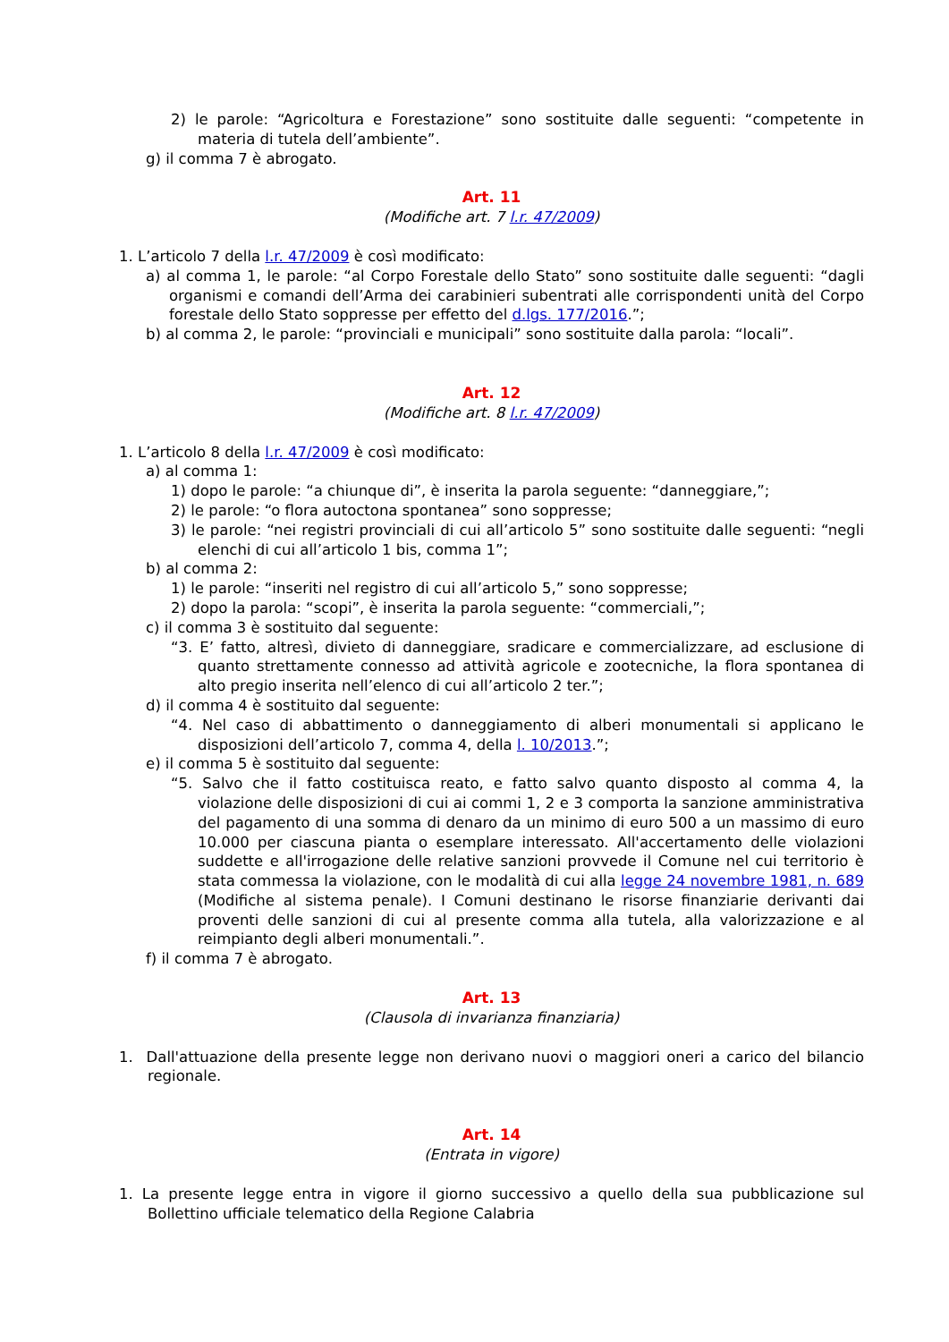2) le parole: “Agricoltura e Forestazione” sono sostituite dalle seguenti: “competente in materia di tutela dell’ambiente”.
g) il comma 7 è abrogato.
Art. 11
(Modifiche art. 7 l.r. 47/2009)
1. L’articolo 7 della l.r. 47/2009 è così modificato:
a) al comma 1, le parole: “al Corpo Forestale dello Stato” sono sostituite dalle seguenti: “dagli organismi e comandi dell’Arma dei carabinieri subentrati alle corrispondenti unità del Corpo forestale dello Stato soppresse per effetto del d.lgs. 177/2016.”;
b) al comma 2, le parole: “provinciali e municipali” sono sostituite dalla parola: “locali”.
Art. 12
(Modifiche art. 8 l.r. 47/2009)
1. L’articolo 8 della l.r. 47/2009 è così modificato:
a) al comma 1:
1) dopo le parole: “a chiunque di”, è inserita la parola seguente: “danneggiare,”;
2) le parole: “o flora autoctona spontanea” sono soppresse;
3) le parole: “nei registri provinciali di cui all’articolo 5” sono sostituite dalle seguenti: “negli elenchi di cui all’articolo 1 bis, comma 1”;
b) al comma 2:
1) le parole: “inseriti nel registro di cui all’articolo 5,” sono soppresse;
2) dopo la parola: “scopi”, è inserita la parola seguente: “commerciali,”;
c) il comma 3 è sostituito dal seguente:
“3. E’ fatto, altresì, divieto di danneggiare, sradicare e commercializzare, ad esclusione di quanto strettamente connesso ad attività agricole e zootecniche, la flora spontanea di alto pregio inserita nell’elenco di cui all’articolo 2 ter.”;
d) il comma 4 è sostituito dal seguente:
“4. Nel caso di abbattimento o danneggiamento di alberi monumentali si applicano le disposizioni dell’articolo 7, comma 4, della l. 10/2013.”;
e) il comma 5 è sostituito dal seguente:
“5. Salvo che il fatto costituisca reato, e fatto salvo quanto disposto al comma 4, la violazione delle disposizioni di cui ai commi 1, 2 e 3 comporta la sanzione amministrativa del pagamento di una somma di denaro da un minimo di euro 500 a un massimo di euro 10.000 per ciascuna pianta o esemplare interessato. All'accertamento delle violazioni suddette e all'irrogazione delle relative sanzioni provvede il Comune nel cui territorio è stata commessa la violazione, con le modalità di cui alla legge 24 novembre 1981, n. 689 (Modifiche al sistema penale). I Comuni destinano le risorse finanziarie derivanti dai proventi delle sanzioni di cui al presente comma alla tutela, alla valorizzazione e al reimpianto degli alberi monumentali.”.
f) il comma 7 è abrogato.
Art. 13
(Clausola di invarianza finanziaria)
1. Dall'attuazione della presente legge non derivano nuovi o maggiori oneri a carico del bilancio regionale.
Art. 14
(Entrata in vigore)
1. La presente legge entra in vigore il giorno successivo a quello della sua pubblicazione sul Bollettino ufficiale telematico della Regione Calabria